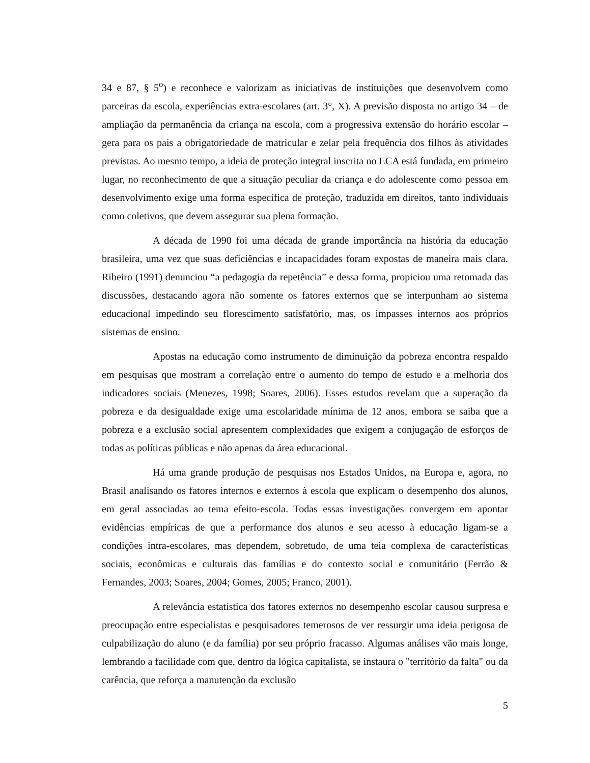34 e 87, § 5<sup>o</sup>) e reconhece e valorizam as iniciativas de instituições que desenvolvem como parceiras da escola, experiências extra-escolares (art. 3°, X). A previsão disposta no artigo 34 – de ampliação da permanência da criança na escola, com a progressiva extensão do horário escolar – gera para os pais a obrigatoriedade de matricular e zelar pela frequência dos filhos às atividades previstas. Ao mesmo tempo, a ideia de proteção integral inscrita no ECA está fundada, em primeiro lugar, no reconhecimento de que a situação peculiar da criança e do adolescente como pessoa em desenvolvimento exige uma forma específica de proteção, traduzida em direitos, tanto individuais como coletivos, que devem assegurar sua plena formação.
A década de 1990 foi uma década de grande importância na história da educação brasileira, uma vez que suas deficiências e incapacidades foram expostas de maneira mais clara. Ribeiro (1991) denunciou “a pedagogia da repetência” e dessa forma, propiciou uma retomada das discussões, destacando agora não somente os fatores externos que se interpunham ao sistema educacional impedindo seu florescimento satisfatório, mas, os impasses internos aos próprios sistemas de ensino.
Apostas na educação como instrumento de diminuição da pobreza encontra respaldo em pesquisas que mostram a correlação entre o aumento do tempo de estudo e a melhoria dos indicadores sociais (Menezes, 1998; Soares, 2006). Esses estudos revelam que a superação da pobreza e da desigualdade exige uma escolaridade mínima de 12 anos, embora se saiba que a pobreza e a exclusão social apresentem complexidades que exigem a conjugação de esforços de todas as políticas públicas e não apenas da área educacional.
Há uma grande produção de pesquisas nos Estados Unidos, na Europa e, agora, no Brasil analisando os fatores internos e externos à escola que explicam o desempenho dos alunos, em geral associadas ao tema efeito-escola. Todas essas investigações convergem em apontar evidências empíricas de que a performance dos alunos e seu acesso à educação ligam-se a condições intra-escolares, mas dependem, sobretudo, de uma teia complexa de características sociais, econômicas e culturais das famílias e do contexto social e comunitário (Ferrão & Fernandes, 2003; Soares, 2004; Gomes, 2005; Franco, 2001).
A relevância estatística dos fatores externos no desempenho escolar causou surpresa e preocupação entre especialistas e pesquisadores temerosos de ver ressurgir uma ideia perigosa de culpabilização do aluno (e da família) por seu próprio fracasso. Algumas análises vão mais longe, lembrando a facilidade com que, dentro da lógica capitalista, se instaura o "território da falta" ou da carência, que reforça a manutenção da exclusão
5